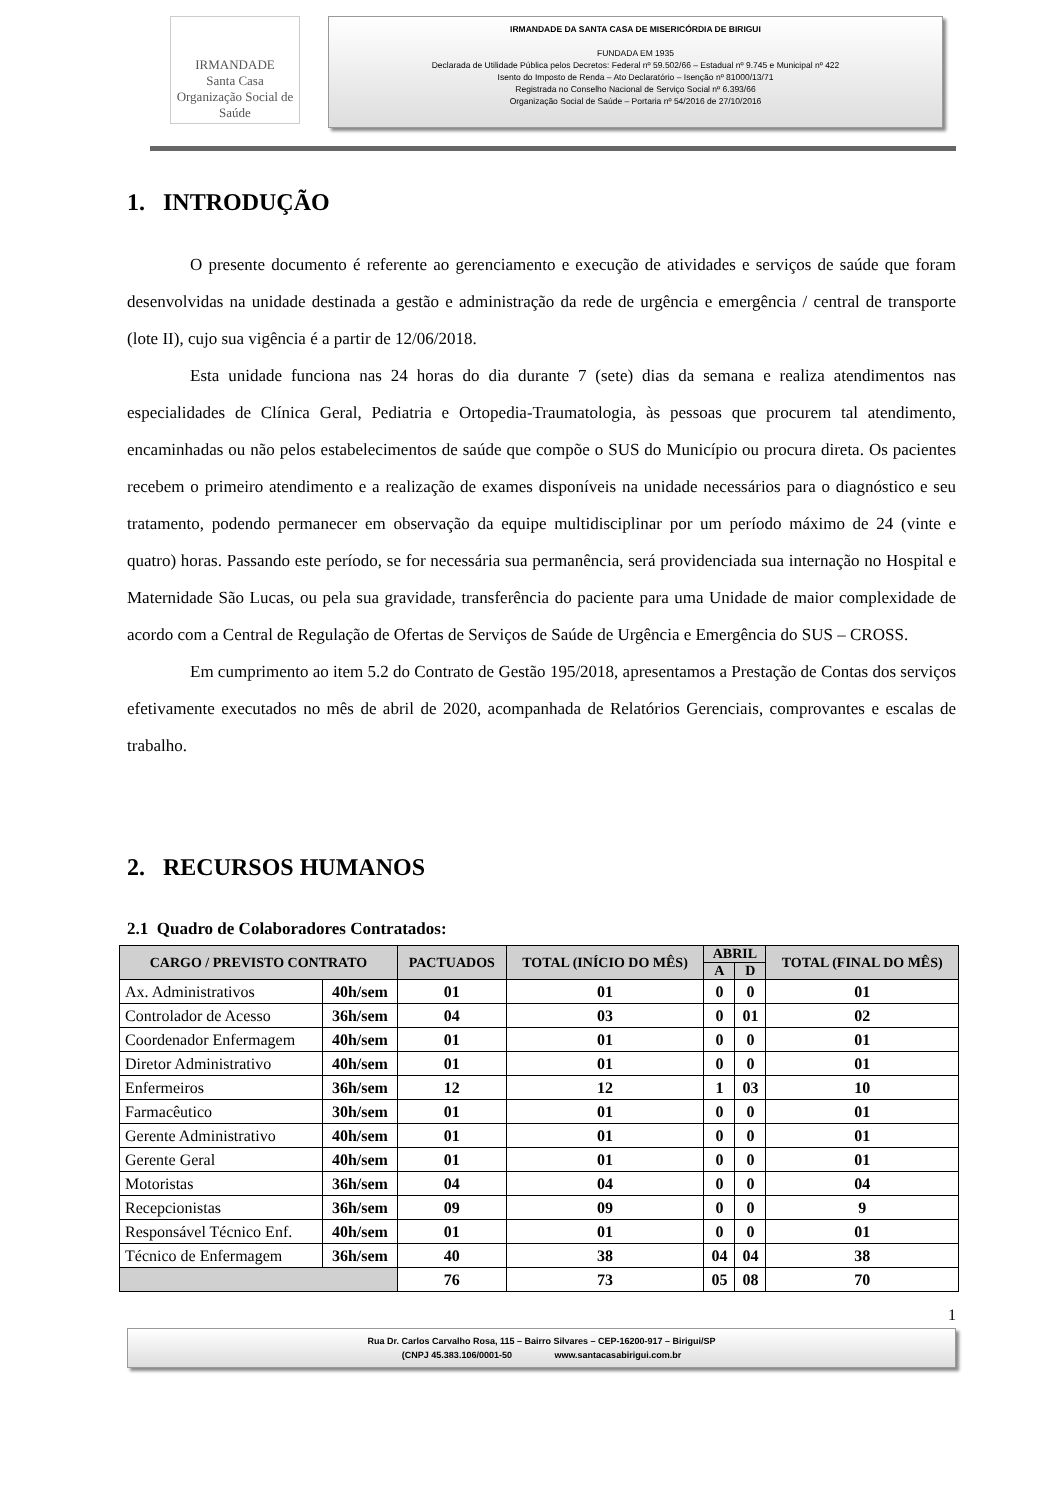IRMANDADE
Santa Casa
Organização Social de Saúde
IRMANDADE DA SANTA CASA DE MISERICÓRDIA DE BIRIGUI
FUNDADA EM 1935
Declarada de Utilidade Pública pelos Decretos: Federal nº 59.502/66 – Estadual nº 9.745 e Municipal nº 422
Isento do Imposto de Renda – Ato Declaratório – Isenção nº 81000/13/71
Registrada no Conselho Nacional de Serviço Social nº 6.393/66
Organização Social de Saúde – Portaria nº 54/2016 de 27/10/2016
1. INTRODUÇÃO
O presente documento é referente ao gerenciamento e execução de atividades e serviços de saúde que foram desenvolvidas na unidade destinada a gestão e administração da rede de urgência e emergência / central de transporte (lote II), cujo sua vigência é a partir de 12/06/2018.
Esta unidade funciona nas 24 horas do dia durante 7 (sete) dias da semana e realiza atendimentos nas especialidades de Clínica Geral, Pediatria e Ortopedia-Traumatologia, às pessoas que procurem tal atendimento, encaminhadas ou não pelos estabelecimentos de saúde que compõe o SUS do Município ou procura direta. Os pacientes recebem o primeiro atendimento e a realização de exames disponíveis na unidade necessários para o diagnóstico e seu tratamento, podendo permanecer em observação da equipe multidisciplinar por um período máximo de 24 (vinte e quatro) horas. Passando este período, se for necessária sua permanência, será providenciada sua internação no Hospital e Maternidade São Lucas, ou pela sua gravidade, transferência do paciente para uma Unidade de maior complexidade de acordo com a Central de Regulação de Ofertas de Serviços de Saúde de Urgência e Emergência do SUS – CROSS.
Em cumprimento ao item 5.2 do Contrato de Gestão 195/2018, apresentamos a Prestação de Contas dos serviços efetivamente executados no mês de abril de 2020, acompanhada de Relatórios Gerenciais, comprovantes e escalas de trabalho.
2. RECURSOS HUMANOS
2.1 Quadro de Colaboradores Contratados:
| CARGO / PREVISTO CONTRATO | | PACTUADOS | TOTAL (INÍCIO DO MÊS) | ABRIL | | TOTAL (FINAL DO MÊS) |
| --- | --- | --- | --- | --- | --- | --- |
| | | | | A | D | |
| Ax. Administrativos | 40h/sem | 01 | 01 | 0 | 0 | 01 |
| Controlador de Acesso | 36h/sem | 04 | 03 | 0 | 01 | 02 |
| Coordenador Enfermagem | 40h/sem | 01 | 01 | 0 | 0 | 01 |
| Diretor Administrativo | 40h/sem | 01 | 01 | 0 | 0 | 01 |
| Enfermeiros | 36h/sem | 12 | 12 | 1 | 03 | 10 |
| Farmacêutico | 30h/sem | 01 | 01 | 0 | 0 | 01 |
| Gerente Administrativo | 40h/sem | 01 | 01 | 0 | 0 | 01 |
| Gerente Geral | 40h/sem | 01 | 01 | 0 | 0 | 01 |
| Motoristas | 36h/sem | 04 | 04 | 0 | 0 | 04 |
| Recepcionistas | 36h/sem | 09 | 09 | 0 | 0 | 9 |
| Responsável Técnico Enf. | 40h/sem | 01 | 01 | 0 | 0 | 01 |
| Técnico de Enfermagem | 36h/sem | 40 | 38 | 04 | 04 | 38 |
| | | 76 | 73 | 05 | 08 | 70 |
1
Rua Dr. Carlos Carvalho Rosa, 115 – Bairro Silvares – CEP-16200-917 – Birigui/SP
(CNPJ 45.383.106/0001-50 www.santacasabirigui.com.br